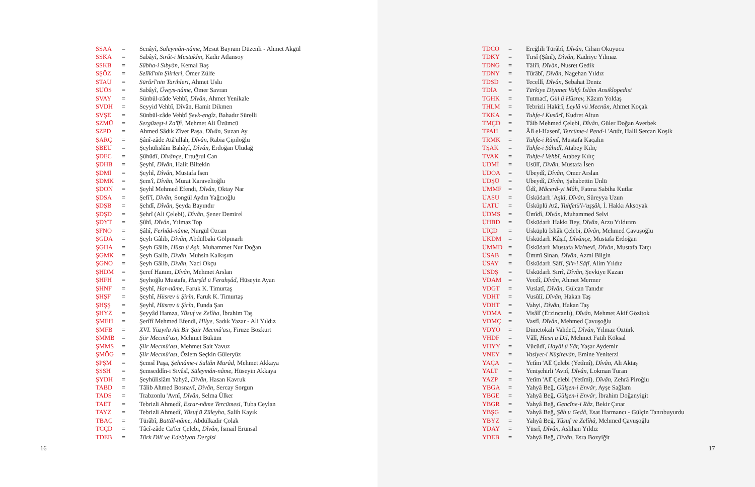| SSAA | = | Senâyî, Süleymân-nâme , Mesut Bayram Düzenli - Ahmet Akgül |
| SSKA | = | Sabâyî, Sırât-i Müstakîm, Kadir Atlansoy |
| SSKB | = | Sübha-i Sıbyân, Kemal Baş |
| SŞÖZ | = | Selîkî'nin Şiirleri, Ömer Zülfe |
| STAU | = | Sürûrî'nin Tarihleri, Ahmet Uslu |
| SÜÖS | = | Sabâyî, Üveys-nâme, Ömer Savran |
| SVAY | = | Sünbül-zâde Vehbî, Dîvân, Ahmet Yenikale |
| SVDH | = | Seyyid Vehbî, Dîvân, Hamit Dikmen |
| SVŞE | = | Sünbül-zâde Vehbî Şevk-engîz, Bahadır Sürelli |
| SZMÜ | = | Sergüzeşt-i Za'îfî, Mehmet Ali Üzümcü |
| SZPD | = | Ahmed Sâdık Zîver Paşa, Dîvân, Suzan Ay |
| ŞARÇ | = | Şânî-zâde Atâ'ullah, Dîvân, Rabia Çipiloğlu |
| ŞBEU | = | Şeyhülislâm Bahâyî, Dîvân, Erdoğan Uludağ |
| ŞDEC | = | Şühûdî, Dîvânçe, Ertuğrul Can |
| ŞDHB | = | Şeyhî, Dîvân, Halit Biltekin |
| ŞDMİ | = | Şeyhî, Dîvân, Mustafa İsen |
| ŞDMK | = | Şem'î, Dîvân, Murat Karavelioğlu |
| ŞDON | = | Şeyhî Mehmed Efendi, Dîvân, Oktay Nar |
| ŞDSA | = | Şefî'î, Dîvân, Songül Aydın Yağcıoğlu |
| ŞDŞB | = | Şehdî, Dîvân, Şeyda Bayındır |
| ŞDŞD | = | Şehrî (Ali Çelebi), Dîvân, Şener Demirel |
| ŞDYT | = | Şûhî, Dîvân, Yılmaz Top |
| ŞFNÖ | = | Şâhî, Ferhâd-nâme, Nurgül Özcan |
| ŞGDA | = | Şeyh Gâlib, Dîvân, Abdülbaki Gölpınarlı |
| ŞGHA | = | Şeyh Gâlib, Hüsn ü Aşk, Muhammet Nur Doğan |
| ŞGMK | = | Şeyh Galib, Dîvân, Muhsin Kalkışım |
| ŞGNO | = | Şeyh Gâlib, Dîvân, Naci Okçu |
| ŞHDM | = | Şeref Hanım, Dîvân, Mehmet Arslan |
| ŞHFH | = | Şeyhoğlu Mustafa, Hurşîd ü Ferahşâd , Hüseyin Ayan |
| ŞHNF | = | Şeyhî, Har-nâme , Faruk K. Timurtaş |
| ŞHŞF | = | Şeyhî, Hüsrev ü Şîrîn , Faruk K. Timurtaş |
| ŞHŞŞ | = | Şeyhî, Hüsrev ü Şîrîn , Funda Şan |
| ŞHYZ | = | Şeyyâd Hamza, Yûsuf ve Zelîha , İbrahim Taş |
| ŞMEH | = | Şerîfî Mehmed Efendi, Hilye, Sadık Yazar - Ali Yıldız |
| ŞMFB | = | XVI. Yüzyıla Ait Bir Şair Mecmû'ası, Firuze Bozkurt |
| ŞMMB | = | Şiir Mecmû'ası, Mehmet Büküm |
| ŞMMS | = | Şiir Mecmû'ası, Mehmet Sait Yavuz |
| ŞMÖG | = | Şiir Mecmû'ası, Özlem Seçkin Güleryüz |
| ŞPŞM | = | Şemsî Paşa, Şehnâme-i Sultân Murâd, Mehmet Akkaya |
| ŞSSH | = | Şemseddîn-i Sivâsî, Süleymân-nâme, Hüseyin Akkaya |
| ŞYDH | = | Şeyhülislâm Yahyâ, Dîvân, Hasan Kavruk |
| TABD | = | Tâlib Ahmed Bosnavî, Dîvân, Sercay Sorgun |
| TADS | = | Trabzonlu 'Avnî, Dîvân , Selma Ülker |
| TAET | = | Tebrizli Ahmedî, Esrar-nâme Tercümesi, Tuba Ceylan |
| TAYZ | = | Tebrizli Ahmedî, Yûsuf ü Züleyha, Salih Kayık |
| TBAÇ | = | Türâbî, Battâl-nâme, Abdülkadir Çolak |
| TCÇD | = | Tâcî-zâde Ca'fer Çelebi, Dîvân, İsmail Erünsal |
| TDEB | = | Türk Dili ve Edebiyatı Dergisi |
16
| TDCO | = | Ereğlili Türâbî, Dîvân, Cihan Okuyucu |
| TDKY | = | Tırsî (Şânî), Dîvân, Kadriye Yılmaz |
| TDNG | = | Tâli'î, Dîvân, Nusret Gedik |
| TDNY | = | Türâbî, Dîvân, Nagehan Yıldız |
| TDSD | = | Tecellî, Dîvân, Sebahat Deniz |
| TDİA | = | Türkiye Diyanet Vakfı İslâm Ansiklopedisi |
| TGHK | = | Tutmacî, Gül ü Hüsrev, Kâzım Yoldaş |
| THLM | = | Tebrizli Hakîrî, Leylâ vü Mecnûn, Ahmet Koçak |
| TKKA | = | Tuhfe-i Kusûrî, Kudret Altun |
| TMÇD | = | Tâib Mehmed Çelebi, Dîvân, Güler Doğan Averbek |
| TPAH | = | Âlî el-Hasenî, Tercüme-i Pend-i 'Attâr, Halil Sercan Koşik |
| TRMK | = | Tuhfe-i Rûmî, Mustafa Kaçalin |
| TŞAK | = | Tuhfe-i Şâhidî, Atabey Kılıç |
| TVAK | = | Tuhfe-i Vehbî, Atabey Kılıç |
| UDMİ | = | Usûlî, Dîvân, Mustafa İsen |
| UDÖA | = | Ubeydî, Dîvân, Ömer Arslan |
| UDŞÜ | = | Ubeydî, Dîvân, Şahabettin Ünlü |
| UMMF | = | Ûdî, Mâcerâ-yi Mâh, Fatma Sabiha Kutlar |
| ÜASU | = | Üsküdarlı 'Aşkî, Dîvân , Süreyya Uzun |
| ÜATU | = | Üsküplü Atâ, Tuhfetü'l-'uşşâk, İ. Hakkı Aksoyak |
| ÜDMS | = | Ümîdî, Dîvân, Muhammed Selvi |
| ÜHBD | = | Üsküdarlı Hakkı Bey, Dîvân, Arzu Yıldırım |
| ÜİÇD | = | Üsküplü İshâk Çelebi, Dîvân, Mehmed Çavuşoğlu |
| ÜKDM | = | Üsküdarlı Kâşif, Dîvânçe, Mustafa Erdoğan |
| ÜMMD | = | Üsküdarlı Mustafa Ma'nevî, Dîvân, Mustafa Tatçı |
| ÜSAB | = | Ümmî Sinan, Dîvân, Azmi Bilgin |
| ÜSAY | = | Üsküdarlı Sâfî, Şi'r-i Sâfî, Alim Yıldız |
| ÜSDŞ | = | Üsküdarlı Sırrî, Dîvân, Şevkiye Kazan |
| VDAM | = | Vecdî, Dîvân, Ahmet Mermer |
| VDGT | = | Vuslatî, Dîvân, Gülcan Tanıdır |
| VDHT | = | Vusûlî, Dîvân, Hakan Taş |
| VDHT | = | Vahyi, Dîvân, Hakan Taş |
| VDMA | = | Visâlî (Erzincanlı), Dîvân, Mehmet Akif Gözitok |
| VDMÇ | = | Vasfî, Dîvân, Mehmed Çavuşoğlu |
| VDYÖ | = | Dimetokalı Vahdetî, Dîvân, Yılmaz Öztürk |
| VHDF | = | Vâlî, Hüsn ü Dil, Mehmet Fatih Köksal |
| VHYY | = | Vücûdî, Hayâl ü Yâr, Yaşar Aydemir |
| VNEY | = | Vasiyet-i Nûşirevân, Emine Yeniterzi |
| YAÇA | = | Yetîm 'Alî Çelebi (Yetîmî), Dîvân, Ali Aktaş |
| YALT | = | Yenişehirli 'Avnî, Dîvân, Lokman Turan |
| YAZP | = | Yetîm 'Alî Çelebi (Yetîmî), Dîvân, Zehrâ Piroğlu |
| YBGA | = | Yahyâ Beğ, Gülşen-i Envâr , Ayşe Sağlam |
| YBGE | = | Yahyâ Beğ, Gülşen-i Envâr , İbrahim Doğanyigit |
| YBGR | = | Yahyâ Beğ, Gencîne-i Râz , Bekir Çınar |
| YBŞG | = | Yahyâ Beğ, Şâh u Gedâ , Esat Harmancı - Gülçin Tanrıbuyurdu |
| YBYZ | = | Yahyâ Beğ, Yûsuf ve Zelîhâ , Mehmed Çavuşoğlu |
| YDAY | = | Yüsrî, Dîvân, Aslıhan Yıldız |
| YDEB | = | Yahyâ Beğ, Dîvân, Esra Bozyiğit |
17